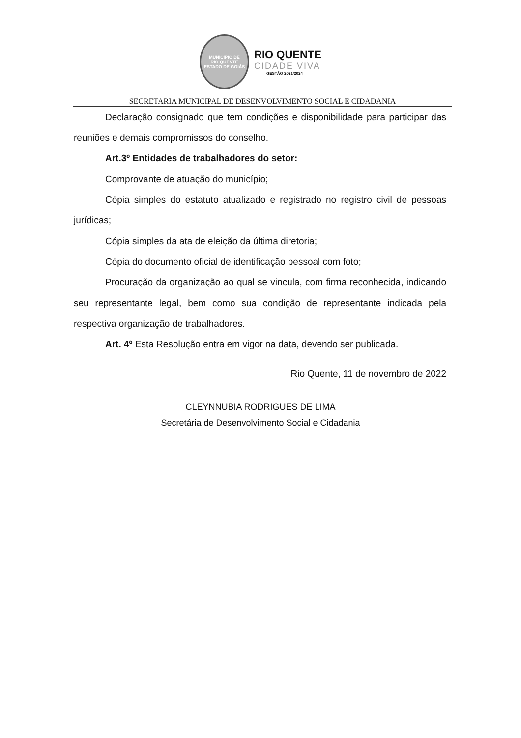MUNICÍPIO DE
RIO QUENTE
ESTADO DE GOIÁS
RIO QUENTE
CIDADE VIVA
GESTÃO 2021/2024
SECRETARIA MUNICIPAL DE DESENVOLVIMENTO SOCIAL E CIDADANIA
Declaração consignado que tem condições e disponibilidade para participar das reuniões e demais compromissos do conselho.
Art.3º Entidades de trabalhadores do setor:
Comprovante de atuação do município;
Cópia simples do estatuto atualizado e registrado no registro civil de pessoas jurídicas;
Cópia simples da ata de eleição da última diretoria;
Cópia do documento oficial de identificação pessoal com foto;
Procuração da organização ao qual se vincula, com firma reconhecida, indicando seu representante legal, bem como sua condição de representante indicada pela respectiva organização de trabalhadores.
Art. 4º Esta Resolução entra em vigor na data, devendo ser publicada.
Rio Quente, 11 de novembro de 2022
CLEYNNUBIA RODRIGUES DE LIMA
Secretária de Desenvolvimento Social e Cidadania